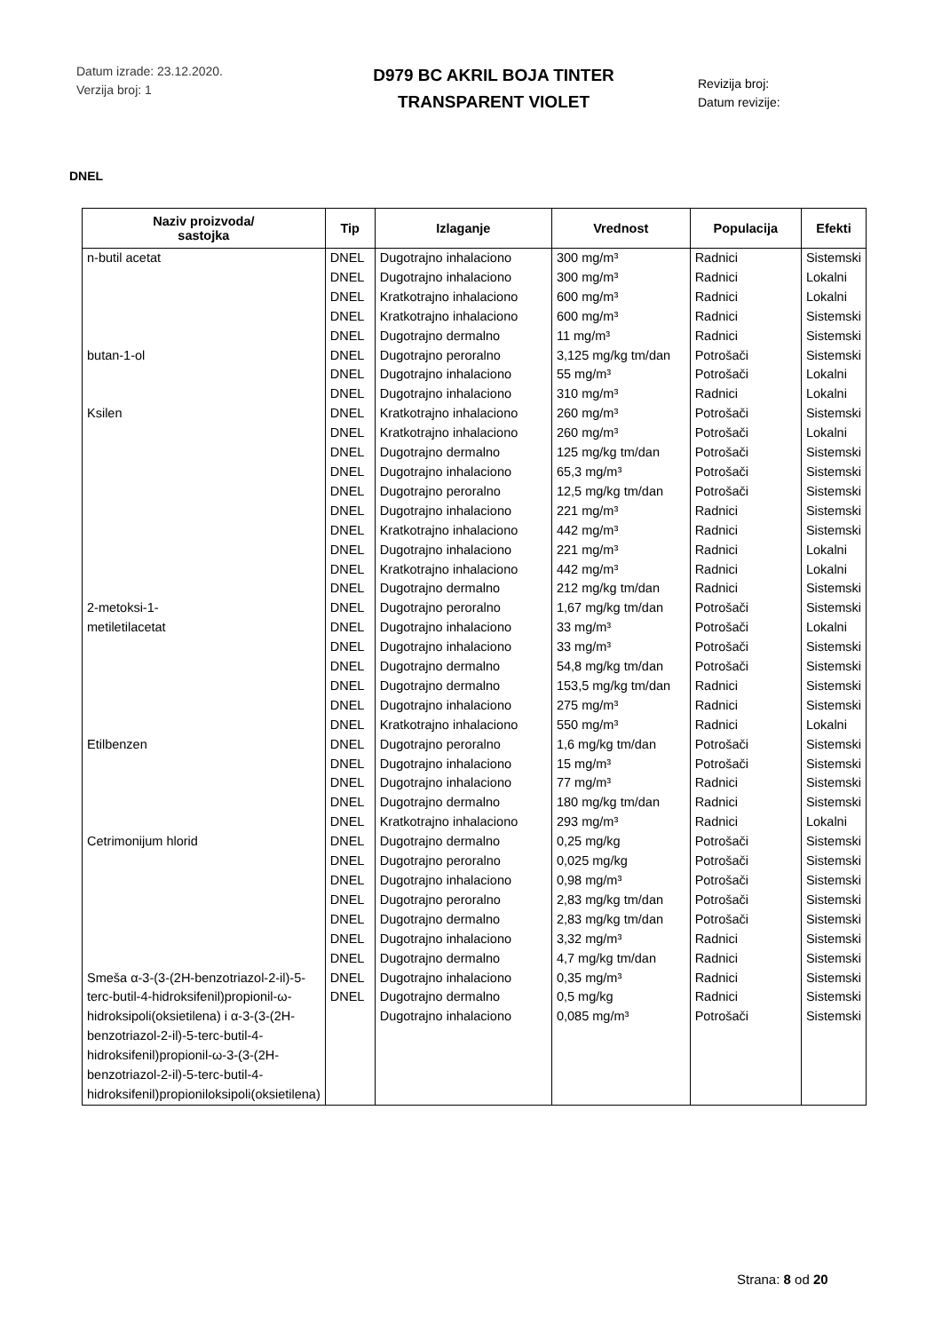Datum izrade: 23.12.2020.
Verzija broj: 1
D979 BC AKRIL BOJA TINTER
TRANSPARENT VIOLET
Revizija broj:
Datum revizije:
DNEL
| Naziv proizvoda/ sastojka | Tip | Izlaganje | Vrednost | Populacija | Efekti |
| --- | --- | --- | --- | --- | --- |
| n-butil acetat butan-1-ol Ksilen 2-metoksi-1- metiletilacetat Etilbenzen Cetrimonijum hlorid Smeša α-3-(3-(2H-benzotriazol-2-il)-5-terc-butil-4-hidroksifenil)propionil-ω-hidroksipoli(oksietilena) i α-3-(3-(2H-benzotriazol-2-il)-5-terc-butil-4-hidroksifenil)propionil-ω-3-(3-(2H-benzotriazol-2-il)-5-terc-butil-4-hidroksifenil)propioniloksipoli(oksietilena) | DNEL DNEL DNEL DNEL DNEL DNEL DNEL DNEL DNEL DNEL DNEL DNEL DNEL DNEL DNEL DNEL DNEL DNEL DNEL DNEL DNEL DNEL DNEL DNEL DNEL DNEL DNEL DNEL DNEL DNEL DNEL DNEL DNEL DNEL DNEL DNEL DNEL DNEL DNEL | Dugotrajno inhalaciono Dugotrajno inhalaciono Kratkotrajno inhalaciono Kratkotrajno inhalaciono Dugotrajno dermalno Dugotrajno peroralno Dugotrajno inhalaciono Dugotrajno inhalaciono Kratkotrajno inhalaciono Kratkotrajno inhalaciono Dugotrajno dermalno Dugotrajno inhalaciono Dugotrajno peroralno Dugotrajno inhalaciono Kratkotrajno inhalaciono Dugotrajno inhalaciono Kratkotrajno inhalaciono Dugotrajno dermalno Dugotrajno peroralno Dugotrajno inhalaciono Dugotrajno inhalaciono Dugotrajno dermalno Dugotrajno dermalno Dugotrajno inhalaciono Kratkotrajno inhalaciono Dugotrajno peroralno Dugotrajno inhalaciono Dugotrajno inhalaciono Dugotrajno dermalno Kratkotrajno inhalaciono Dugotrajno dermalno Dugotrajno peroralno Dugotrajno inhalaciono Dugotrajno peroralno Dugotrajno dermalno Dugotrajno inhalaciono Dugotrajno dermalno Dugotrajno inhalaciono Dugotrajno dermalno Dugotrajno inhalaciono | 300 mg/m³ 300 mg/m³ 600 mg/m³ 600 mg/m³ 11 mg/m³ 3,125 mg/kg tm/dan 55 mg/m³ 310 mg/m³ 260 mg/m³ 260 mg/m³ 125 mg/kg tm/dan 65,3 mg/m³ 12,5 mg/kg tm/dan 221 mg/m³ 442 mg/m³ 221 mg/m³ 442 mg/m³ 212 mg/kg tm/dan 1,67 mg/kg tm/dan 33 mg/m³ 33 mg/m³ 54,8 mg/kg tm/dan 153,5 mg/kg tm/dan 275 mg/m³ 550 mg/m³ 1,6 mg/kg tm/dan 15 mg/m³ 77 mg/m³ 180 mg/kg tm/dan 293 mg/m³ 0,25 mg/kg 0,025 mg/kg 0,98 mg/m³ 2,83 mg/kg tm/dan 2,83 mg/kg tm/dan 3,32 mg/m³ 4,7 mg/kg tm/dan 0,35 mg/m³ 0,5 mg/kg 0,085 mg/m³ | Radnici Radnici Radnici Radnici Radnici Potrošači Potrošači Radnici Potrošači Potrošači Potrošači Potrošači Potrošači Radnici Radnici Radnici Radnici Radnici Potrošači Potrošači Potrošači Potrošači Radnici Radnici Radnici Potrošači Potrošači Radnici Radnici Radnici Potrošači Potrošači Potrošači Potrošači Potrošači Radnici Radnici Radnici Radnici Potrošači | Sistemski Lokalni Lokalni Sistemski Sistemski Sistemski Lokalni Lokalni Sistemski Lokalni Sistemski Sistemski Sistemski Sistemski Sistemski Lokalni Lokalni Sistemski Sistemski Lokalni Sistemski Sistemski Sistemski Sistemski Lokalni Sistemski Sistemski Sistemski Sistemski Lokalni Sistemski Sistemski Sistemski Sistemski Sistemski Sistemski Sistemski Sistemski Sistemski Sistemski |
Strana: 8 od 20